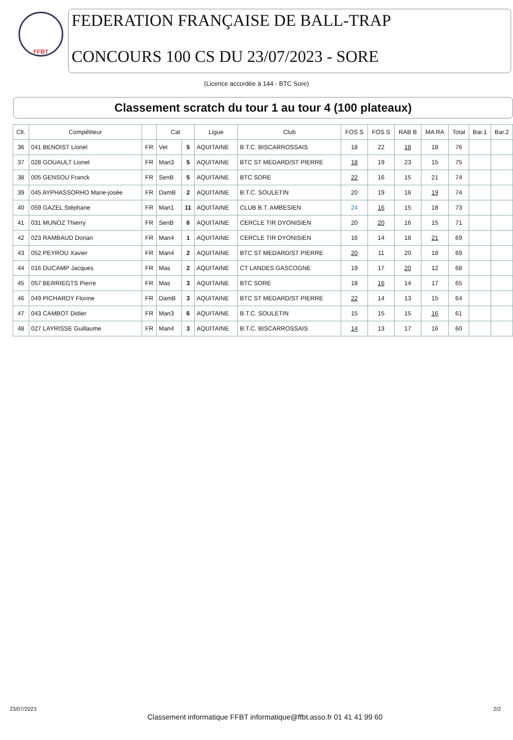FFBT
FEDERATION FRANÇAISE DE BALL-TRAP
CONCOURS 100 CS DU 23/07/2023 - SORE
(Licence accordée à 144 - BTC Sore)
Classement scratch du tour 1 au tour 4 (100 plateaux)
| Clt. | Compétiteur | | Cat | | Ligue | Club | FOS S | FOS S | RAB B | MA RA | Total | Bar.1 | Bar.2 |
| --- | --- | --- | --- | --- | --- | --- | --- | --- | --- | --- | --- | --- | --- |
| 36 | 041 BENOIST Lionel | FR | Vet | 5 | AQUITAINE | B.T.C. BISCARROSSAIS | 18 | 22 | 18 | 18 | 76 | | |
| 37 | 028 GOUAULT Lionel | FR | Man3 | 5 | AQUITAINE | BTC ST MEDARD/ST PIERRE | 18 | 19 | 23 | 15 | 75 | | |
| 38 | 005 GENSOU Franck | FR | SenB | 5 | AQUITAINE | BTC SORE | 22 | 16 | 15 | 21 | 74 | | |
| 39 | 045 AYPHASSORHO Marie-josée | FR | DamB | 2 | AQUITAINE | B.T.C. SOULETIN | 20 | 19 | 16 | 19 | 74 | | |
| 40 | 059 GAZEL Stéphane | FR | Man1 | 11 | AQUITAINE | CLUB B.T. AMBESIEN | 24 | 16 | 15 | 18 | 73 | | |
| 41 | 031 MUNOZ Thierry | FR | SenB | 6 | AQUITAINE | CERCLE TIR DYONISIEN | 20 | 20 | 16 | 15 | 71 | | |
| 42 | 023 RAMBAUD Dorian | FR | Man4 | 1 | AQUITAINE | CERCLE TIR DYONISIEN | 16 | 14 | 18 | 21 | 69 | | |
| 43 | 052 PEYROU Xavier | FR | Man4 | 2 | AQUITAINE | BTC ST MEDARD/ST PIERRE | 20 | 11 | 20 | 18 | 69 | | |
| 44 | 016 DUCAMP Jacques | FR | Mas | 2 | AQUITAINE | CT LANDES GASCOGNE | 19 | 17 | 20 | 12 | 68 | | |
| 45 | 057 BERRIEGTS Pierre | FR | Mas | 3 | AQUITAINE | BTC SORE | 18 | 16 | 14 | 17 | 65 | | |
| 46 | 049 PICHARDY Florine | FR | DamB | 3 | AQUITAINE | BTC ST MEDARD/ST PIERRE | 22 | 14 | 13 | 15 | 64 | | |
| 47 | 043 CAMBOT Didier | FR | Man3 | 6 | AQUITAINE | B.T.C. SOULETIN | 15 | 15 | 15 | 16 | 61 | | |
| 48 | 027 LAYRISSE Guillaume | FR | Man4 | 3 | AQUITAINE | B.T.C. BISCARROSSAIS | 14 | 13 | 17 | 16 | 60 | | |
23/07/2023 Classement informatique FFBT informatique@ffbt.asso.fr 01 41 41 99 60 2/2